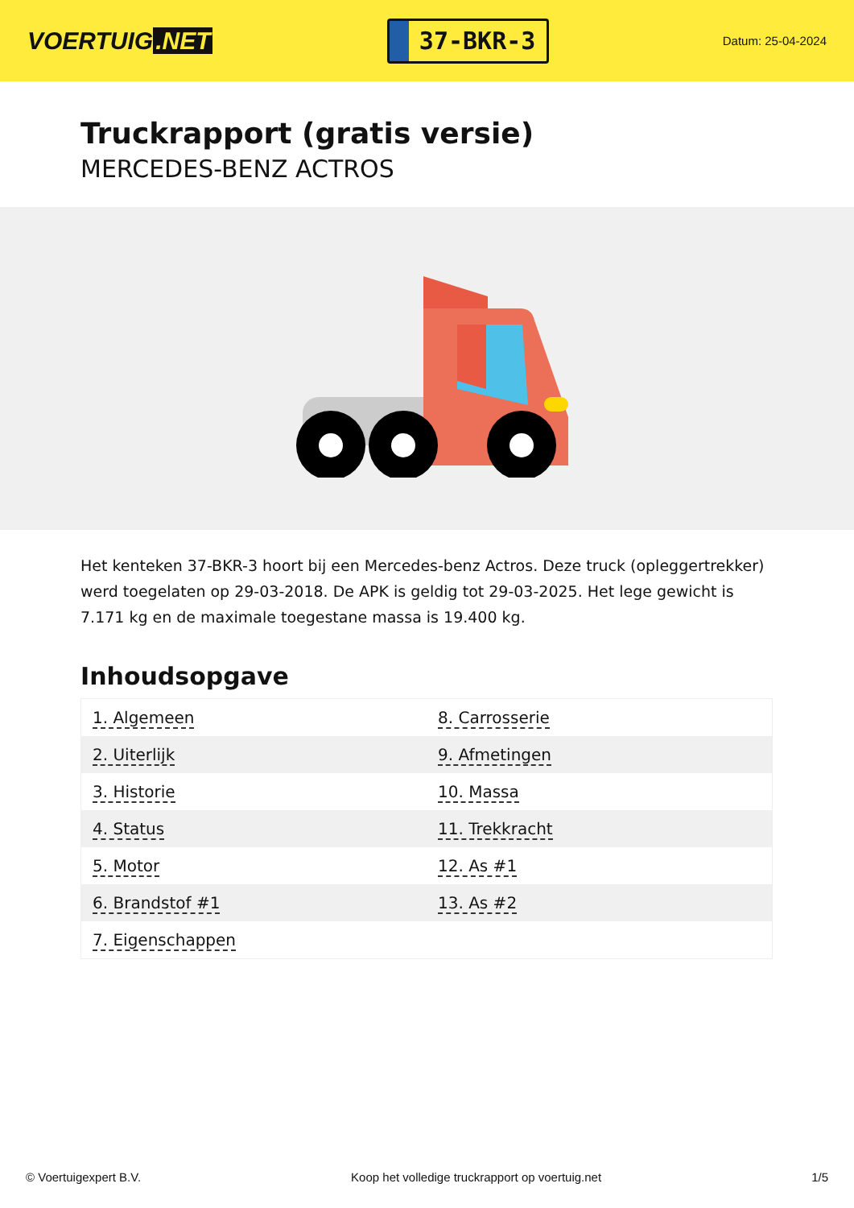VOERTUIG.NET
37-BKR-3
Datum: 25-04-2024
Truckrapport (gratis versie)
MERCEDES-BENZ ACTROS
Het kenteken 37-BKR-3 hoort bij een Mercedes-benz Actros. Deze truck (opleggertrekker) werd toegelaten op 29-03-2018. De APK is geldig tot 29-03-2025. Het lege gewicht is 7.171 kg en de maximale toegestane massa is 19.400 kg.
Inhoudsopgave
| 1. Algemeen | 8. Carrosserie |
| 2. Uiterlijk | 9. Afmetingen |
| 3. Historie | 10. Massa |
| 4. Status | 11. Trekkracht |
| 5. Motor | 12. As #1 |
| 6. Brandstof #1 | 13. As #2 |
| 7. Eigenschappen | |
© Voertuigexpert B.V. Koop het volledige truckrapport op voertuig.net 1/5